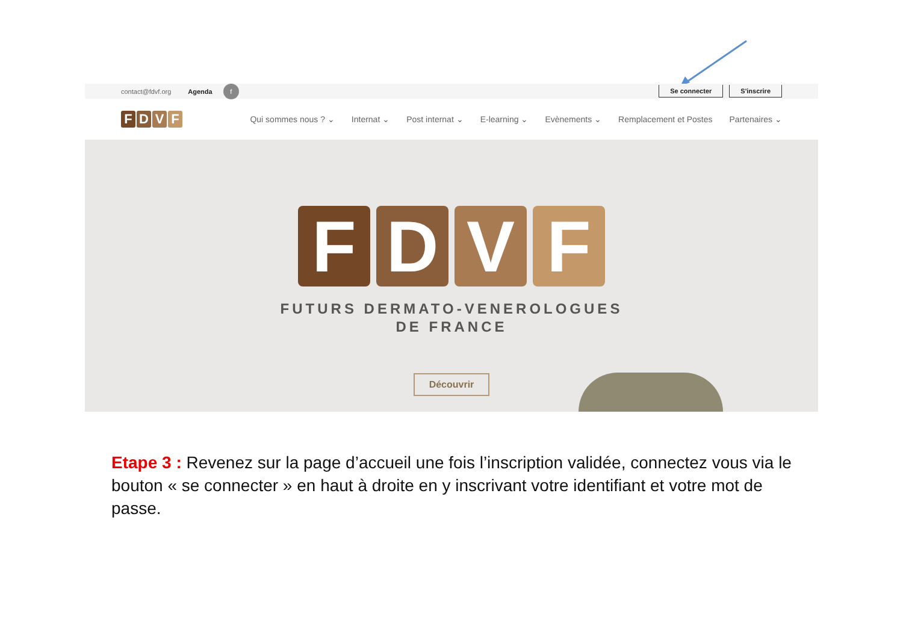contact@fdvf.org Agenda f
Se connecter S'inscrire
FDVF
Qui sommes nous ? ⌄ Internat ⌄ Post internat ⌄ E-learning ⌄ Evènements ⌄ Remplacement et Postes Partenaires ⌄
FDVF
FUTURS DERMATO-VENEROLOGUES
DE FRANCE
Découvrir
Etape 3 : Revenez sur la page d’accueil une fois l’inscription validée, connectez vous via le bouton « se connecter » en haut à droite en y inscrivant votre identifiant et votre mot de passe.